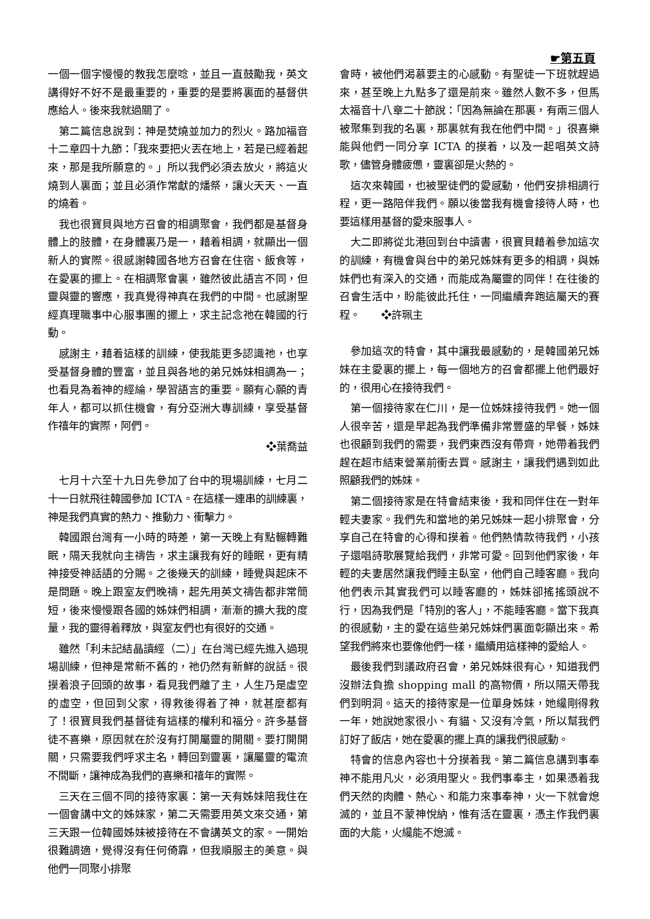☛第五頁
一個一個字慢慢的教我怎麼唸，並且一直鼓勵我，英文講得好不好不是最重要的，重要的是要將裏面的基督供應給人。後來我就過關了。
第二篇信息說到：神是焚燒並加力的烈火。路加福音十二章四十九節：「我來要把火丟在地上，若是已經着起來，那是我所願意的。」所以我們必須去放火，將這火燒到人裏面；並且必須作常獻的燔祭，讓火天天、一直的燒着。
我也很寶貝與地方召會的相調聚會，我們都是基督身體上的肢體，在身體裏乃是一，藉着相調，就顯出一個新人的實際。很感謝韓國各地方召會在住宿、飯食等，在愛裏的擺上。在相調聚會裏，雖然彼此語言不同，但靈與靈的響應，我真覺得神真在我們的中間。也感謝聖經真理職事中心服事團的擺上，求主記念祂在韓國的行動。
感謝主，藉着這樣的訓練，使我能更多認識祂，也享受基督身體的豐富，並且與各地的弟兄姊妹相調為一；也看見為着神的經綸，學習語言的重要。願有心願的青年人，都可以抓住機會，有分亞洲大專訓練，享受基督作禧年的實際，阿們。
❖葉喬益
七月十六至十九日先參加了台中的現場訓練，七月二十一日就飛往韓國參加 ICTA。在這樣一連串的訓練裏，神是我們真實的熱力、推動力、衝擊力。
韓國跟台灣有一小時的時差，第一天晚上有點輾轉難眠，隔天我就向主禱告，求主讓我有好的睡眠，更有精神接受神話語的分賜。之後幾天的訓練，睡覺與起床不是問題。晚上跟室友們晚禱，起先用英文禱告都非常簡短，後來慢慢跟各國的姊妹們相調，漸漸的擴大我的度量，我的靈得着釋放，與室友們也有很好的交通。
雖然「利未記結晶讀經（二）」在台灣已經先進入過現場訓練，但神是常新不舊的，祂仍然有新鮮的說話。很摸着浪子回頭的故事，看見我們離了主，人生乃是虛空的虛空，但回到父家，得救後得着了神，就甚麼都有了！很寶貝我們基督徒有這樣的權利和福分。許多基督徒不喜樂，原因就在於沒有打開屬靈的開關。要打開開關，只需要我們呼求主名，轉回到靈裏，讓屬靈的電流不間斷，讓神成為我們的喜樂和禧年的實際。
三天在三個不同的接待家裏：第一天有姊妹陪我住在一個會講中文的姊妹家，第二天需要用英文來交通，第三天跟一位韓國姊妹被接待在不會講英文的家。一開始很難調適，覺得沒有任何倚靠，但我順服主的美意。與他們一同聚小排聚
會時，被他們渴慕要主的心感動。有聖徒一下班就趕過來，甚至晚上九點多了還是前來。雖然人數不多，但馬太福音十八章二十節說：「因為無論在那裏，有兩三個人被聚集到我的名裏，那裏就有我在他們中間。」很喜樂能與他們一同分享 ICTA 的摸着，以及一起唱英文詩歌，儘管身體疲憊，靈裏卻是火熱的。
這次來韓國，也被聖徒們的愛感動，他們安排相調行程，更一路陪伴我們。願以後當我有機會接待人時，也要這樣用基督的愛來服事人。
大二即將從北港回到台中讀書，很寶貝藉着參加這次的訓練，有機會與台中的弟兄姊妹有更多的相調，與姊妹們也有深入的交通，而能成為屬靈的同伴！在往後的召會生活中，盼能彼此托住，一同繼續奔跑這屬天的賽程。　　❖許珮主
參加這次的特會，其中讓我最感動的，是韓國弟兄姊妹在主愛裏的擺上，每一個地方的召會都擺上他們最好的，很用心在接待我們。
第一個接待家在仁川，是一位姊妹接待我們。她一個人很辛苦，還是早起為我們準備非常豐盛的早餐，姊妹也很顧到我們的需要，我們東西沒有帶齊，她帶着我們趕在超市結束營業前衝去買。感謝主，讓我們遇到如此照顧我們的姊妹。
第二個接待家是在特會結束後，我和同伴住在一對年輕夫妻家。我們先和當地的弟兄姊妹一起小排聚會，分享自己在特會的心得和摸着。他們熱情款待我們，小孩子還唱詩歌展覽給我們，非常可愛。回到他們家後，年輕的夫妻居然讓我們睡主臥室，他們自己睡客廳。我向他們表示其實我們可以睡客廳的，姊妹卻搖搖頭說不行，因為我們是「特別的客人」，不能睡客廳。當下我真的很感動，主的愛在這些弟兄姊妹們裏面彰顯出來。希望我們將來也要像他們一樣，繼續用這樣神的愛給人。
最後我們到議政府召會，弟兄姊妹很有心，知道我們沒辦法負擔 shopping mall 的高物價，所以隔天帶我們到明洞。這天的接待家是一位單身姊妹，她纔剛得救一年，她說她家很小、有貓、又沒有冷氣，所以幫我們訂好了飯店，她在愛裏的擺上真的讓我們很感動。
特會的信息內容也十分摸着我。第二篇信息講到事奉神不能用凡火，必須用聖火。我們事奉主，如果憑着我們天然的肉體、熱心、和能力來事奉神，火一下就會熄滅的，並且不蒙神悅納，惟有活在靈裏，憑主作我們裏面的大能，火纔能不熄滅。